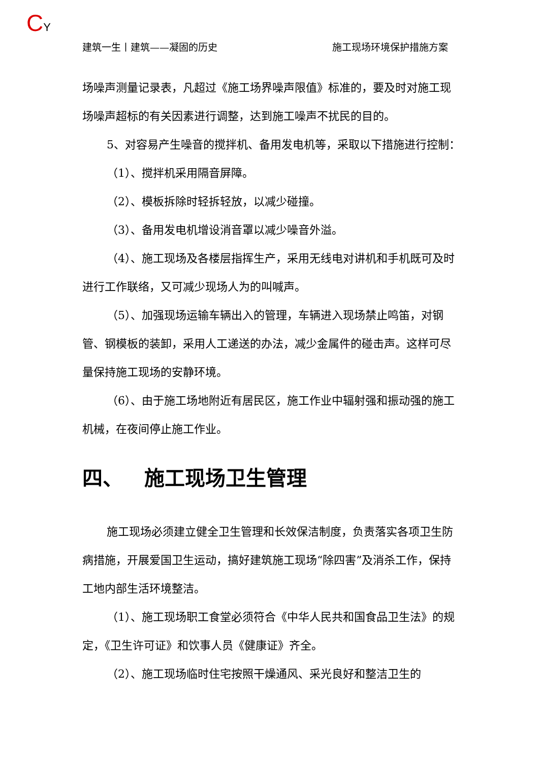CY
建筑一生丨建筑——凝固的历史 施工现场环境保护措施方案
场噪声测量记录表，凡超过《施工场界噪声限值》标准的，要及时对施工现场噪声超标的有关因素进行调整，达到施工噪声不扰民的目的。
5、对容易产生噪音的搅拌机、备用发电机等，采取以下措施进行控制：
（1）、搅拌机采用隔音屏障。
（2）、模板拆除时轻拆轻放，以减少碰撞。
（3）、备用发电机增设消音罩以减少噪音外溢。
（4）、施工现场及各楼层指挥生产，采用无线电对讲机和手机既可及时进行工作联络，又可减少现场人为的叫喊声。
（5）、加强现场运输车辆出入的管理，车辆进入现场禁止鸣笛，对钢管、钢模板的装卸，采用人工递送的办法，减少金属件的碰击声。这样可尽量保持施工现场的安静环境。
（6）、由于施工场地附近有居民区，施工作业中辐射强和振动强的施工机械，在夜间停止施工作业。
四、 施工现场卫生管理
施工现场必须建立健全卫生管理和长效保洁制度，负责落实各项卫生防病措施，开展爱国卫生运动，搞好建筑施工现场“除四害”及消杀工作，保持工地内部生活环境整洁。
（1）、施工现场职工食堂必须符合《中华人民共和国食品卫生法》的规定，《卫生许可证》和饮事人员《健康证》齐全。
（2）、施工现场临时住宅按照干燥通风、采光良好和整洁卫生的